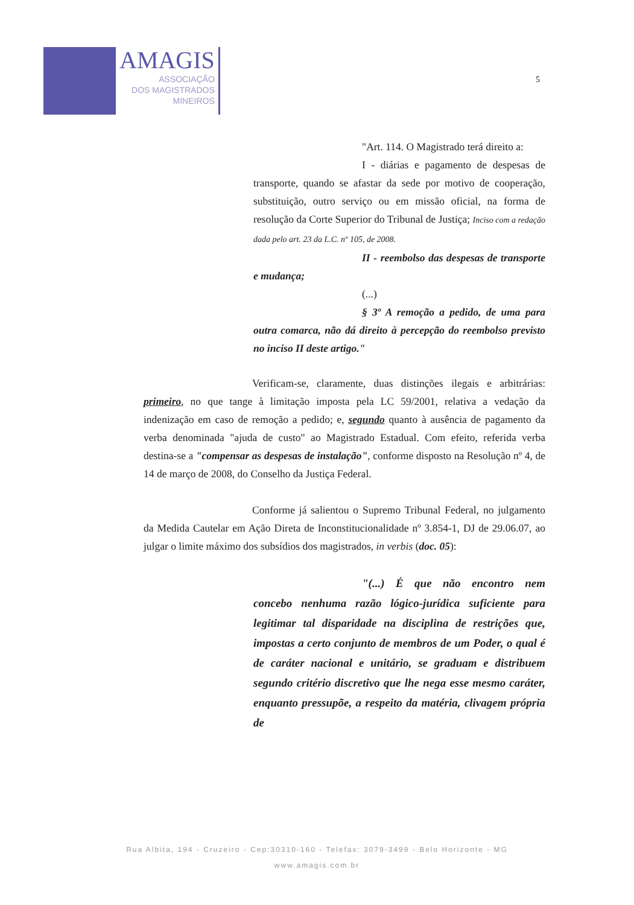AMAGIS
ASSOCIAÇÃO
DOS MAGISTRADOS
MINEIROS
5
"Art. 114. O Magistrado terá direito a:
I - diárias e pagamento de despesas de transporte, quando se afastar da sede por motivo de cooperação, substituição, outro serviço ou em missão oficial, na forma de resolução da Corte Superior do Tribunal de Justiça; Inciso com a redação dada pelo art. 23 da L.C. nº 105, de 2008.
II - reembolso das despesas de transporte e mudança;
(...)
§ 3º A remoção a pedido, de uma para outra comarca, não dá direito à percepção do reembolso previsto no inciso II deste artigo."
Verificam-se, claramente, duas distinções ilegais e arbitrárias: primeiro, no que tange à limitação imposta pela LC 59/2001, relativa a vedação da indenização em caso de remoção a pedido; e, segundo quanto à ausência de pagamento da verba denominada "ajuda de custo" ao Magistrado Estadual. Com efeito, referida verba destina-se a "compensar as despesas de instalação", conforme disposto na Resolução nº 4, de 14 de março de 2008, do Conselho da Justiça Federal.
Conforme já salientou o Supremo Tribunal Federal, no julgamento da Medida Cautelar em Ação Direta de Inconstitucionalidade nº 3.854-1, DJ de 29.06.07, ao julgar o limite máximo dos subsídios dos magistrados, in verbis (doc. 05):
"(...) É que não encontro nem concebo nenhuma razão lógico-jurídica suficiente para legitimar tal disparidade na disciplina de restrições que, impostas a certo conjunto de membros de um Poder, o qual é de caráter nacional e unitário, se graduam e distribuem segundo critério discretivo que lhe nega esse mesmo caráter, enquanto pressupõe, a respeito da matéria, clivagem própria de
Rua Albita, 194 - Cruzeiro - Cep:30310-160 - Telefax: 3079-3499 - Belo Horizonte - MG
www.amagis.com.br